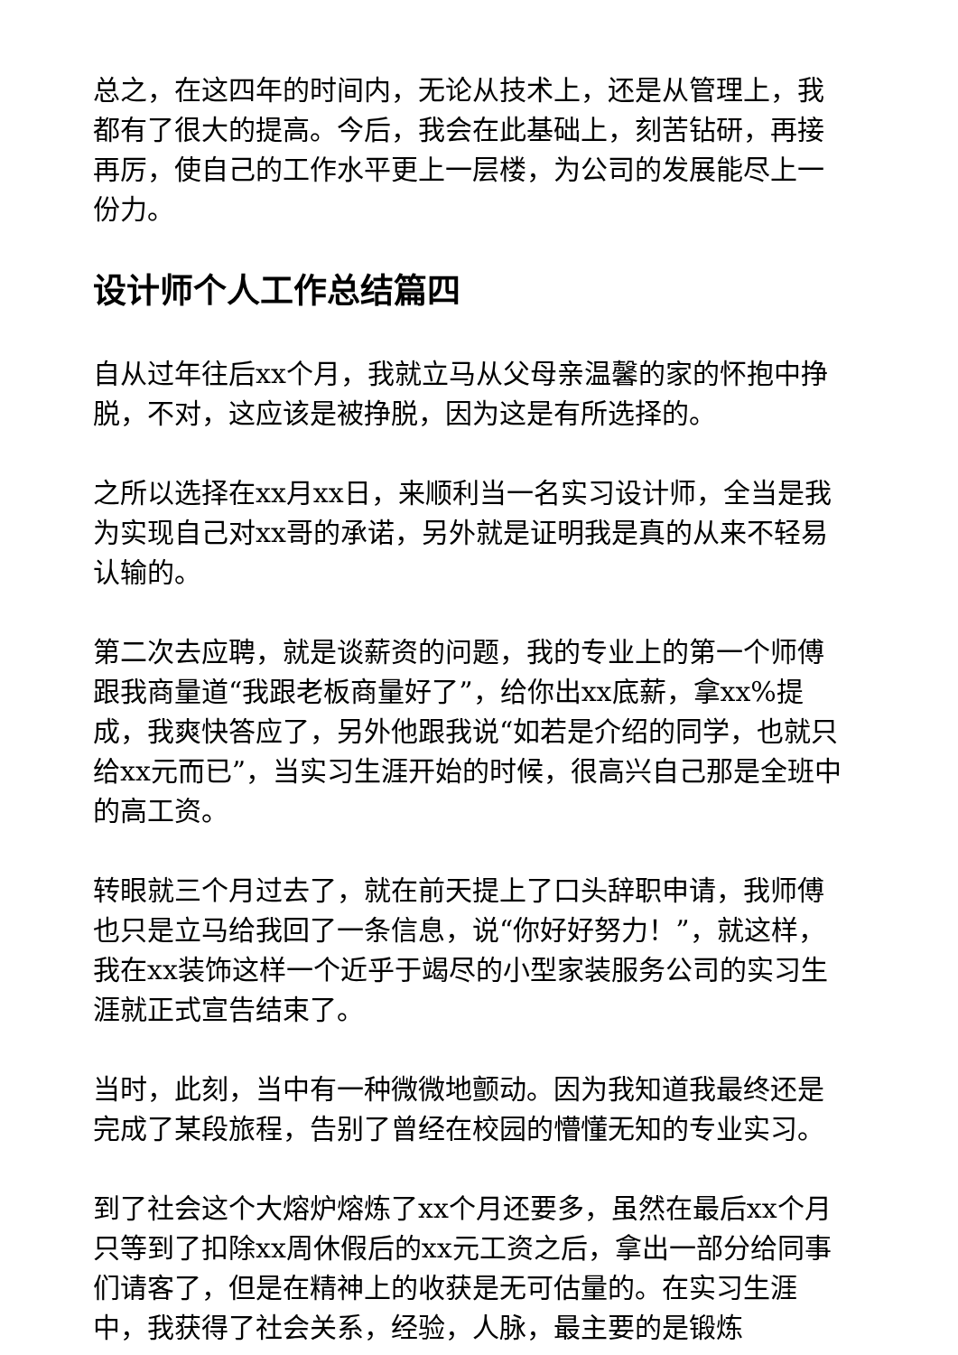总之，在这四年的时间内，无论从技术上，还是从管理上，我都有了很大的提高。今后，我会在此基础上，刻苦钻研，再接再厉，使自己的工作水平更上一层楼，为公司的发展能尽上一份力。
设计师个人工作总结篇四
自从过年往后xx个月，我就立马从父母亲温馨的家的怀抱中挣脱，不对，这应该是被挣脱，因为这是有所选择的。
之所以选择在xx月xx日，来顺利当一名实习设计师，全当是我为实现自己对xx哥的承诺，另外就是证明我是真的从来不轻易认输的。
第二次去应聘，就是谈薪资的问题，我的专业上的第一个师傅跟我商量道“我跟老板商量好了”，给你出xx底薪，拿xx%提成，我爽快答应了，另外他跟我说“如若是介绍的同学，也就只给xx元而已”，当实习生涯开始的时候，很高兴自己那是全班中的高工资。
转眼就三个月过去了，就在前天提上了口头辞职申请，我师傅也只是立马给我回了一条信息，说“你好好努力！”，就这样，我在xx装饰这样一个近乎于竭尽的小型家装服务公司的实习生涯就正式宣告结束了。
当时，此刻，当中有一种微微地颤动。因为我知道我最终还是完成了某段旅程，告别了曾经在校园的懵懂无知的专业实习。
到了社会这个大熔炉熔炼了xx个月还要多，虽然在最后xx个月只等到了扣除xx周休假后的xx元工资之后，拿出一部分给同事们请客了，但是在精神上的收获是无可估量的。在实习生涯中，我获得了社会关系，经验，人脉，最主要的是锻炼